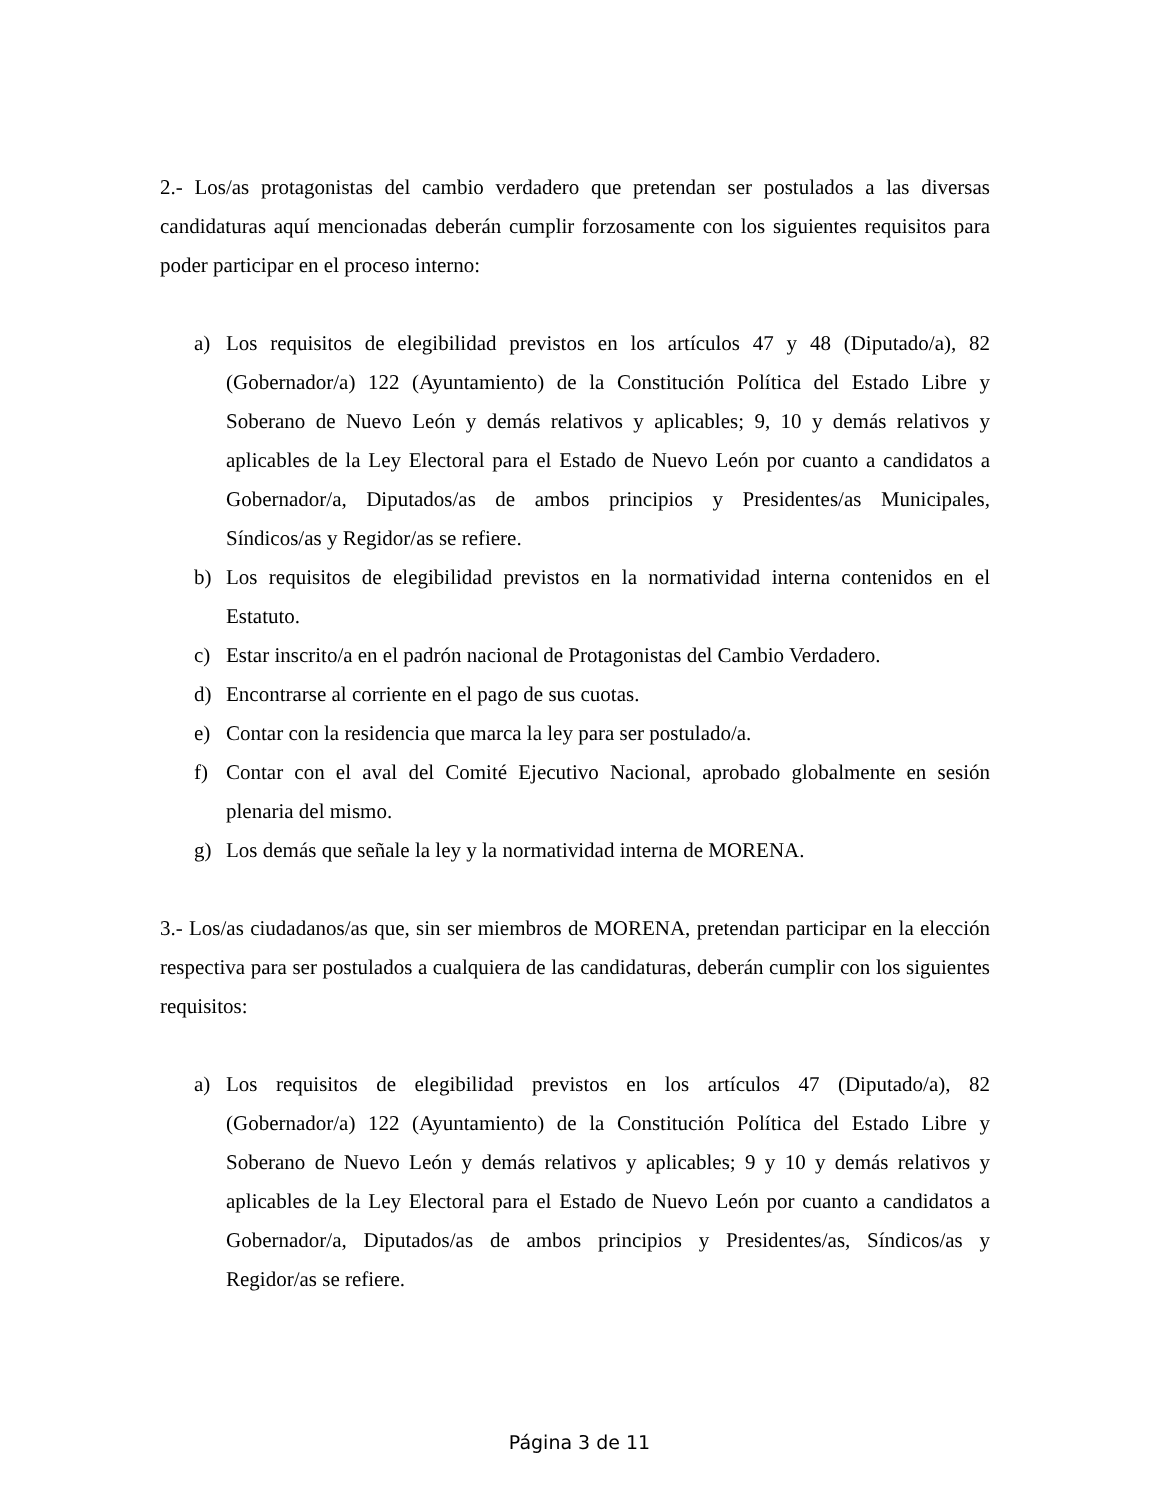2.- Los/as protagonistas del cambio verdadero que pretendan ser postulados a las diversas candidaturas aquí mencionadas deberán cumplir forzosamente con los siguientes requisitos para poder participar en el proceso interno:
a) Los requisitos de elegibilidad previstos en los artículos 47 y 48 (Diputado/a), 82 (Gobernador/a) 122 (Ayuntamiento) de la Constitución Política del Estado Libre y Soberano de Nuevo León y demás relativos y aplicables; 9, 10 y demás relativos y aplicables de la Ley Electoral para el Estado de Nuevo León por cuanto a candidatos a Gobernador/a, Diputados/as de ambos principios y Presidentes/as Municipales, Síndicos/as y Regidor/as se refiere.
b) Los requisitos de elegibilidad previstos en la normatividad interna contenidos en el Estatuto.
c) Estar inscrito/a en el padrón nacional de Protagonistas del Cambio Verdadero.
d) Encontrarse al corriente en el pago de sus cuotas.
e) Contar con la residencia que marca la ley para ser postulado/a.
f) Contar con el aval del Comité Ejecutivo Nacional, aprobado globalmente en sesión plenaria del mismo.
g) Los demás que señale la ley y la normatividad interna de MORENA.
3.- Los/as ciudadanos/as que, sin ser miembros de MORENA, pretendan participar en la elección respectiva para ser postulados a cualquiera de las candidaturas, deberán cumplir con los siguientes requisitos:
a) Los requisitos de elegibilidad previstos en los artículos 47 (Diputado/a), 82 (Gobernador/a) 122 (Ayuntamiento) de la Constitución Política del Estado Libre y Soberano de Nuevo León y demás relativos y aplicables; 9 y 10 y demás relativos y aplicables de la Ley Electoral para el Estado de Nuevo León por cuanto a candidatos a Gobernador/a, Diputados/as de ambos principios y Presidentes/as, Síndicos/as y Regidor/as se refiere.
Página 3 de 11